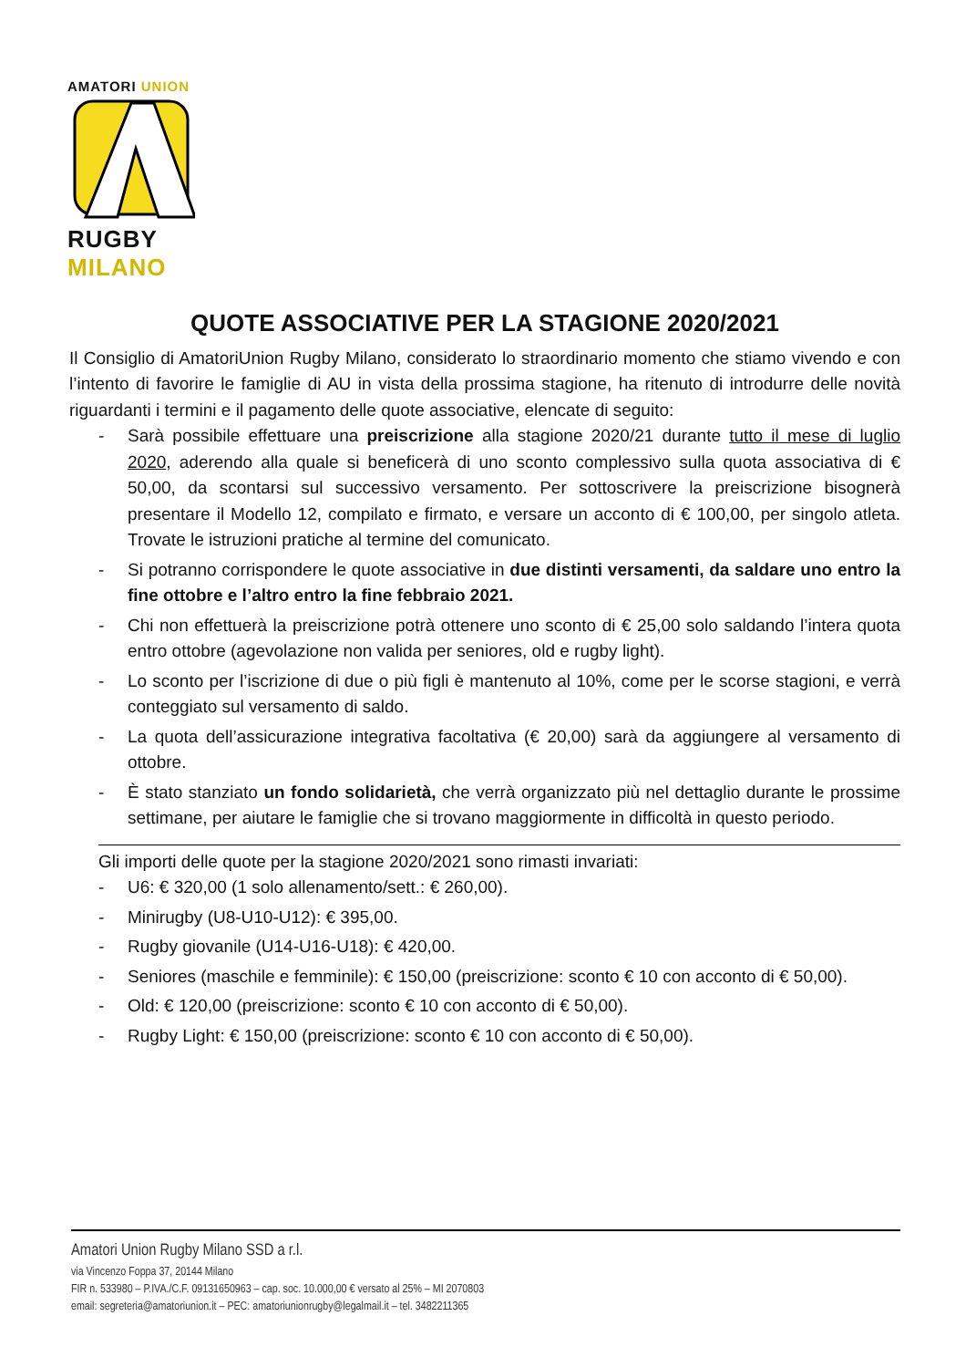AMATORI UNION
RUGBY
MILANO
QUOTE ASSOCIATIVE PER LA STAGIONE 2020/2021
Il Consiglio di AmatoriUnion Rugby Milano, considerato lo straordinario momento che stiamo vivendo e con l’intento di favorire le famiglie di AU in vista della prossima stagione, ha ritenuto di introdurre delle novità riguardanti i termini e il pagamento delle quote associative, elencate di seguito:
- Sarà possibile effettuare una preiscrizione alla stagione 2020/21 durante tutto il mese di luglio 2020, aderendo alla quale si beneficerà di uno sconto complessivo sulla quota associativa di € 50,00, da scontarsi sul successivo versamento. Per sottoscrivere la preiscrizione bisognerà presentare il Modello 12, compilato e firmato, e versare un acconto di € 100,00, per singolo atleta. Trovate le istruzioni pratiche al termine del comunicato.
- Si potranno corrispondere le quote associative in due distinti versamenti, da saldare uno entro la fine ottobre e l’altro entro la fine febbraio 2021.
- Chi non effettuerà la preiscrizione potrà ottenere uno sconto di € 25,00 solo saldando l’intera quota entro ottobre (agevolazione non valida per seniores, old e rugby light).
- Lo sconto per l’iscrizione di due o più figli è mantenuto al 10%, come per le scorse stagioni, e verrà conteggiato sul versamento di saldo.
- La quota dell’assicurazione integrativa facoltativa (€ 20,00) sarà da aggiungere al versamento di ottobre.
- È stato stanziato un fondo solidarietà, che verrà organizzato più nel dettaglio durante le prossime settimane, per aiutare le famiglie che si trovano maggiormente in difficoltà in questo periodo.
Gli importi delle quote per la stagione 2020/2021 sono rimasti invariati:
- U6: € 320,00 (1 solo allenamento/sett.: € 260,00).
- Minirugby (U8-U10-U12): € 395,00.
- Rugby giovanile (U14-U16-U18): € 420,00.
- Seniores (maschile e femminile): € 150,00 (preiscrizione: sconto € 10 con acconto di € 50,00).
- Old: € 120,00 (preiscrizione: sconto € 10 con acconto di € 50,00).
- Rugby Light: € 150,00 (preiscrizione: sconto € 10 con acconto di € 50,00).
Amatori Union Rugby Milano SSD a r.l.
via Vincenzo Foppa 37, 20144 Milano
FIR n. 533980 – P.IVA./C.F. 09131650963 – cap. soc. 10.000,00 € versato al 25% – MI 2070803
email: segreteria@amatoriunion.it – PEC: amatoriunionrugby@legalmail.it – tel. 3482211365